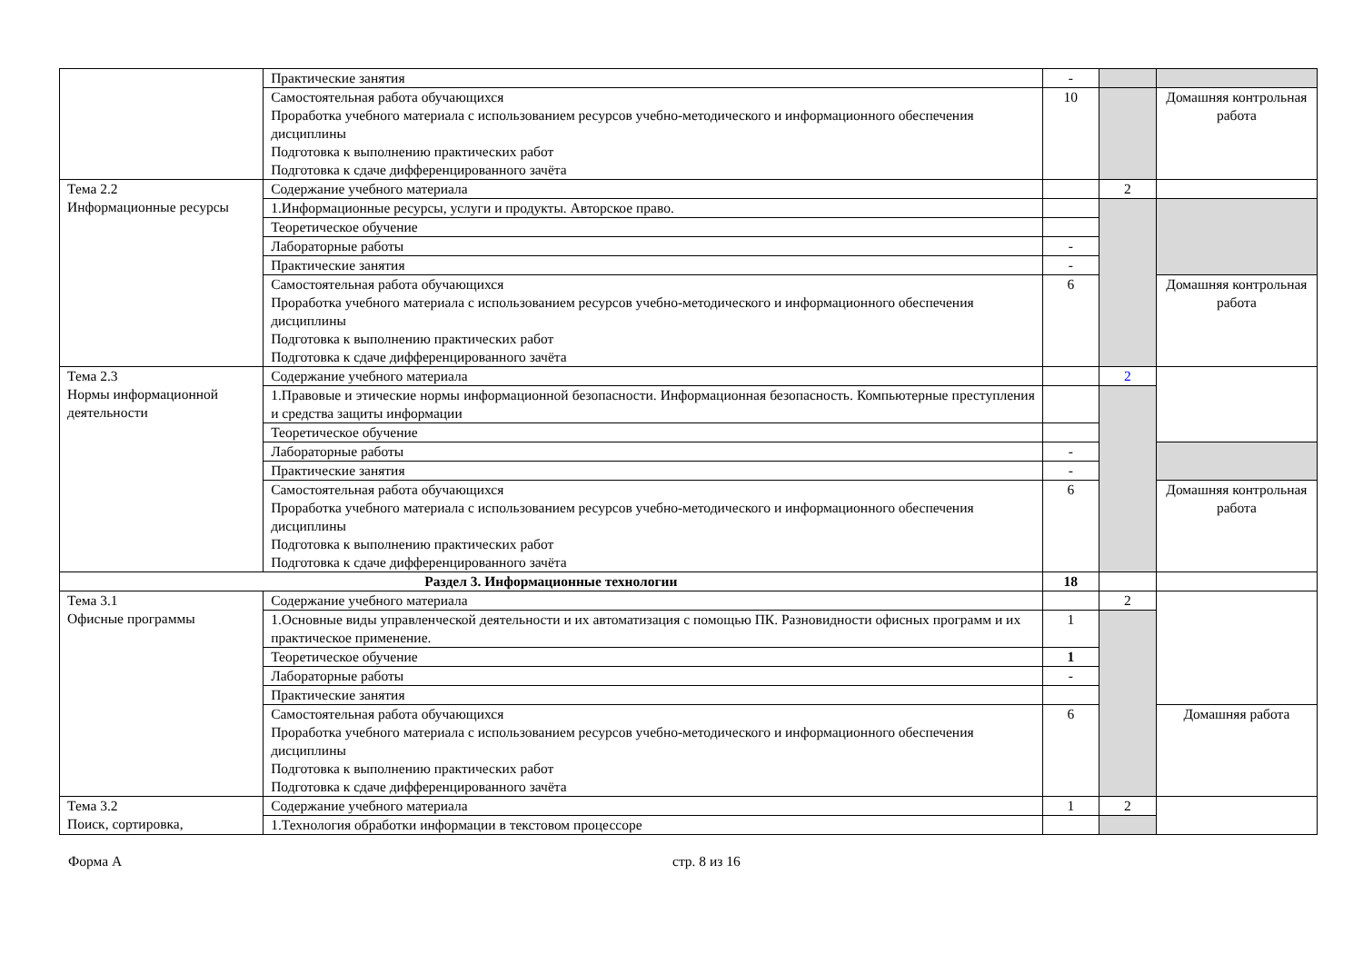| | Практические занятия | - | | |
| | Самостоятельная работа обучающихся Проработка учебного материала с использованием ресурсов учебно-методического и информационного обеспечения дисциплины Подготовка к выполнению практических работ Подготовка к сдаче дифференцированного зачёта | 10 | | Домашняя контрольная работа |
| Тема 2.2 Информационные ресурсы | Содержание учебного материала | | 2 | |
| | 1.Информационные ресурсы, услуги и продукты. Авторское право. | | | |
| | Теоретическое обучение | | | |
| | Лабораторные работы | - | | |
| | Практические занятия | - | | |
| | Самостоятельная работа обучающихся Проработка учебного материала с использованием ресурсов учебно-методического и информационного обеспечения дисциплины Подготовка к выполнению практических работ Подготовка к сдаче дифференцированного зачёта | 6 | | Домашняя контрольная работа |
| Тема 2.3 Нормы информационной деятельности | Содержание учебного материала | | 2 | |
| | 1.Правовые и этические нормы информационной безопасности. Информационная безопасность. Компьютерные преступления и средства защиты информации | | | |
| | Теоретическое обучение | | | |
| | Лабораторные работы | - | | |
| | Практические занятия | - | | |
| | Самостоятельная работа обучающихся Проработка учебного материала с использованием ресурсов учебно-методического и информационного обеспечения дисциплины Подготовка к выполнению практических работ Подготовка к сдаче дифференцированного зачёта | 6 | | Домашняя контрольная работа |
| Раздел 3. Информационные технологии | | 18 | | |
| Тема 3.1 Офисные программы | Содержание учебного материала | | 2 | |
| | 1.Основные виды управленческой деятельности и их автоматизация с помощью ПК. Разновидности офисных программ и их практическое применение. | 1 | | |
| | Теоретическое обучение | 1 | | |
| | Лабораторные работы | - | | |
| | Практические занятия | | | |
| | Самостоятельная работа обучающихся Проработка учебного материала с использованием ресурсов учебно-методического и информационного обеспечения дисциплины Подготовка к выполнению практических работ Подготовка к сдаче дифференцированного зачёта | 6 | | Домашняя работа |
| Тема 3.2 Поиск, сортировка, | Содержание учебного материала | 1 | 2 | |
| | 1.Технология обработки информации в текстовом процессоре | | | |
Форма А стр. 8 из 16